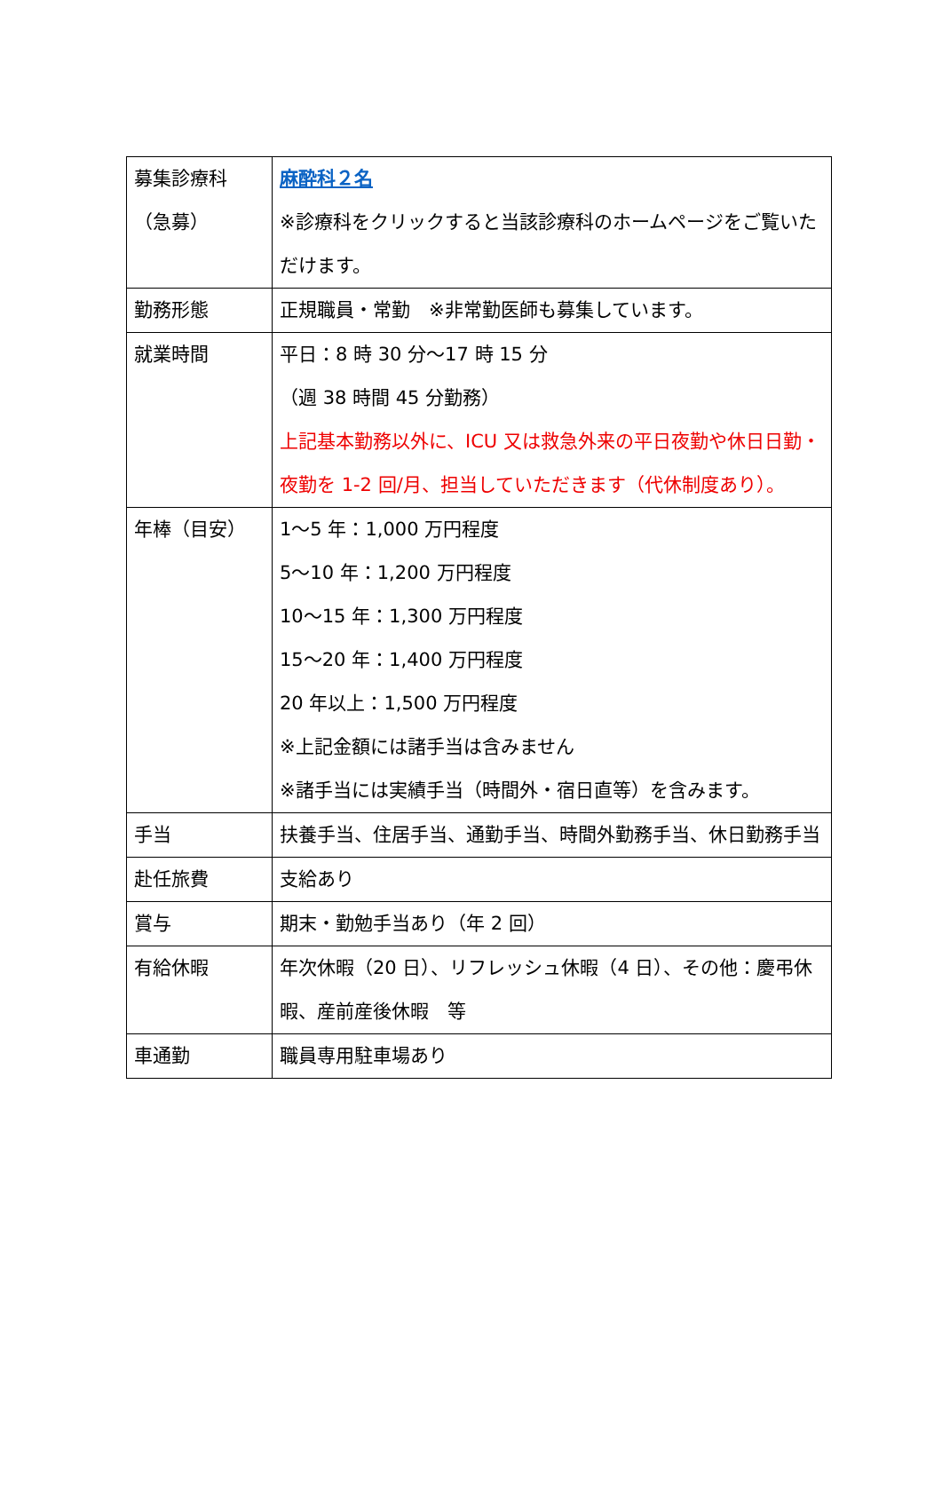| 募集診療科 （急募） | 麻酔科２名 ※診療科をクリックすると当該診療科のホームページをご覧いただけます。 |
| 勤務形態 | 正規職員・常勤 ※非常勤医師も募集しています。 |
| 就業時間 | 平日：8 時 30 分～17 時 15 分 （週 38 時間 45 分勤務） 上記基本勤務以外に、ICU 又は救急外来の平日夜勤や休日日勤・夜勤を 1-2 回/月、担当していただきます（代休制度あり）。 |
| 年棒（目安） | 1～5 年：1,000 万円程度 5～10 年：1,200 万円程度 10～15 年：1,300 万円程度 15～20 年：1,400 万円程度 20 年以上：1,500 万円程度 ※上記金額には諸手当は含みません ※諸手当には実績手当（時間外・宿日直等）を含みます。 |
| 手当 | 扶養手当、住居手当、通勤手当、時間外勤務手当、休日勤務手当 |
| 赴任旅費 | 支給あり |
| 賞与 | 期末・勤勉手当あり（年 2 回） |
| 有給休暇 | 年次休暇（20 日）、リフレッシュ休暇（4 日）、その他：慶弔休暇、産前産後休暇 等 |
| 車通勤 | 職員専用駐車場あり |